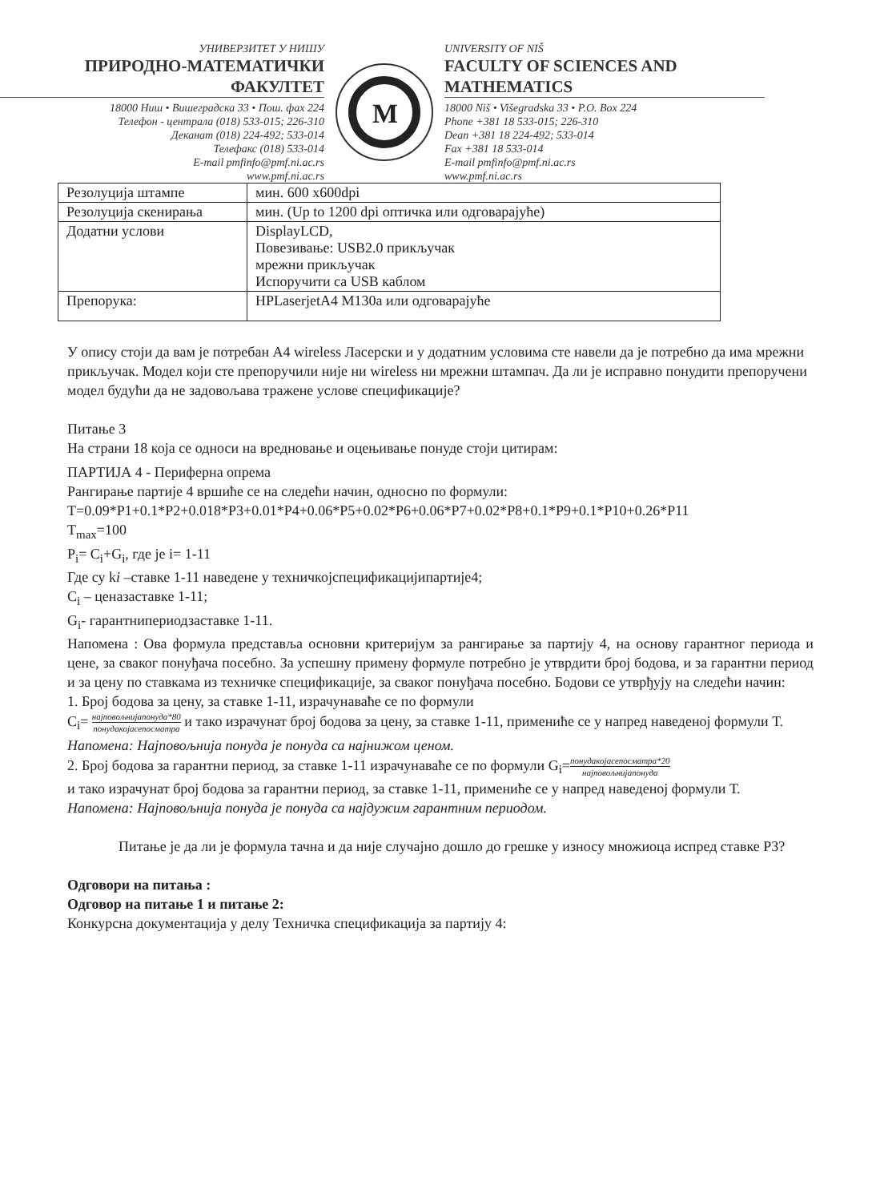УНИВЕРЗИТЕТ У НИШУ
ПРИРОДНО-МАТЕМАТИЧКИ ФАКУЛТЕТ
18000 Ниш • Вишеградска 33 • Пош. фах 224
Телефон - централа (018) 533-015; 226-310
Деканат (018) 224-492; 533-014
Телефакс (018) 533-014
E-mail pmfinfo@pmf.ni.ac.rs
www.pmf.ni.ac.rs
M
UNIVERSITY OF NIŠ
FACULTY OF SCIENCES AND MATHEMATICS
18000 Niš • Višegradska 33 • P.O. Box 224
Phone +381 18 533-015; 226-310
Dean +381 18 224-492; 533-014
Fax +381 18 533-014
E-mail pmfinfo@pmf.ni.ac.rs
www.pmf.ni.ac.rs
| Резолуција штампе | мин. 600 x600dpi |
| Резолуција скенирања | мин. (Up to 1200 dpi оптичка или одговарајуће) |
| Додатни услови | DisplayLCD, Повезивање: USB2.0 прикључак мрежни прикључак Испоручити са USB каблом |
| Препорука: | HPLaserjetA4 M130a или одговарајуће |
У опису стоји да вам је потребан А4 wireless Ласерски и у додатним условима сте навели да је потребно да има мрежни прикључак. Модел који сте препоручили није ни wireless ни мрежни штампач. Да ли је исправно понудити препоручени модел будући да не задовољава тражене услове спецификације?
Питање 3
На страни 18 која се односи на вредновање и оцењивање понуде стоји цитирам:
ПАРТИЈА 4 - Периферна опрема
Рангирање партије 4 вршиће се на следећи начин, односно по формули:
T=0.09*P1+0.1*P2+0.018*P3+0.01*P4+0.06*P5+0.02*P6+0.06*P7+0.02*P8+0.1*P9+0.1*P10+0.26*P11
T<sub>max</sub>=100
P<sub>i</sub>= C<sub>i</sub>+G<sub>i</sub>, где је i= 1-11
Где су ki –ставке 1-11 наведене у техничкојспецификацијипартије4;
C<sub>i</sub> – ценазаставке 1-11;
G<sub>i</sub>- гарантнипериодзаставке 1-11.
Напомена : Ова формула представља основни критеријум за рангирање за партију 4, на основу гарантног периода и цене, за сваког понуђача посебно. За успешну примену формуле потребно је утврдити број бодова, и за гарантни период и за цену по ставкама из техничке спецификације, за сваког понуђача посебно. Бодови се утврђују на следећи начин:
1. Број бодова за цену, за ставке 1-11, израчунаваће се по формули
C<sub>i</sub>= најповољнијапонуда*80 понудакојасепосматра и тако израчунат број бодова за цену, за ставке 1-11, примениће се у напред наведеној формули Т.
Напомена: Најповољнија понуда је понуда са најнижом ценом.
2. Број бодова за гарантни период, за ставке 1-11 израчунаваће се по формули G<sub>i</sub>=понудакојасепосматра*20 најповољнијапонуда
и тако израчунат број бодова за гарантни период, за ставке 1-11, примениће се у напред наведеној формули Т.
Напомена: Најповољнија понуда је понуда са најдужим гарантним периодом.
Питање је да ли је формула тачна и да није случајно дошло до грешке у износу множиоца испред ставке Р3?
Одговори на питања :
Одговор на питање 1 и питање 2:
Конкурсна документација у делу Техничка спецификација за партију 4: